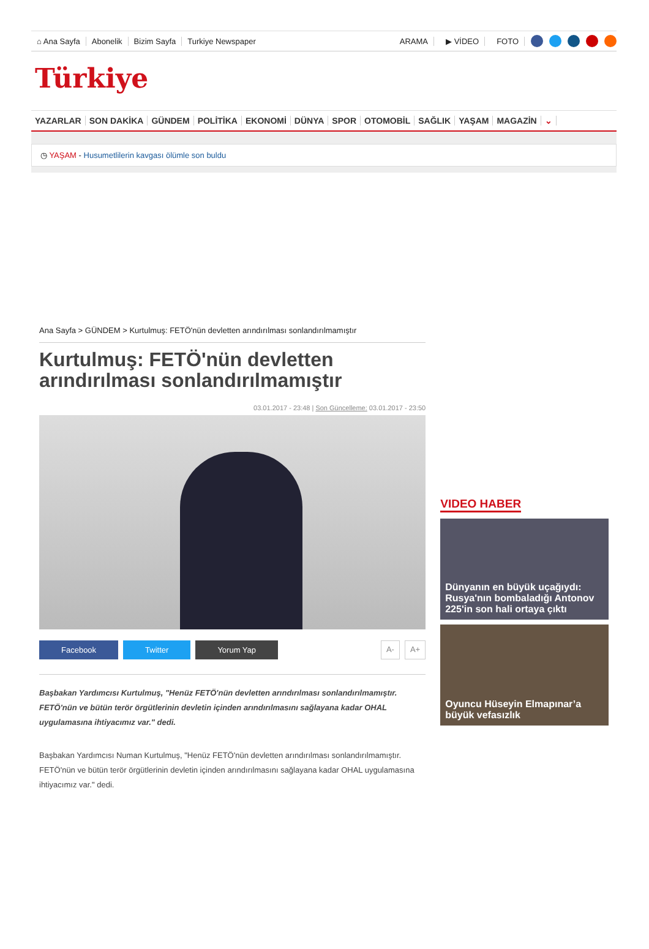⌂ Ana Sayfa Abonelik Bizim Sayfa Turkiye Newspaper ARAMA ▶ VİDEO FOTO
Türkiye
YAZARLAR SON DAKİKA GÜNDEM POLİTİKA EKONOMİ DÜNYA SPOR OTOMOBİL SAĞLIK YAŞAM MAGAZİN ⌄
◷ YAŞAM - Husumetlilerin kavgası ölümle son buldu
Ana Sayfa > GÜNDEM > Kurtulmuş: FETÖ'nün devletten arındırılması sonlandırılmamıştır
Kurtulmuş: FETÖ'nün devletten arındırılması sonlandırılmamıştır
03.01.2017 - 23:48 | Son Güncelleme: 03.01.2017 - 23:50
Facebook Twitter Yorum Yap A- A+
Başbakan Yardımcısı Kurtulmuş, "Henüz FETÖ'nün devletten arındırılması sonlandırılmamıştır. FETÖ'nün ve bütün terör örgütlerinin devletin içinden arındırılmasını sağlayana kadar OHAL uygulamasına ihtiyacımız var." dedi.
Başbakan Yardımcısı Numan Kurtulmuş, "Henüz FETÖ'nün devletten arındırılması sonlandırılmamıştır. FETÖ'nün ve bütün terör örgütlerinin devletin içinden arındırılmasını sağlayana kadar OHAL uygulamasına ihtiyacımız var." dedi.
VIDEO HABER
Dünyanın en büyük uçağıydı: Rusya'nın bombaladığı Antonov 225'in son hali ortaya çıktı
Oyuncu Hüseyin Elmapınar’a büyük vefasızlık